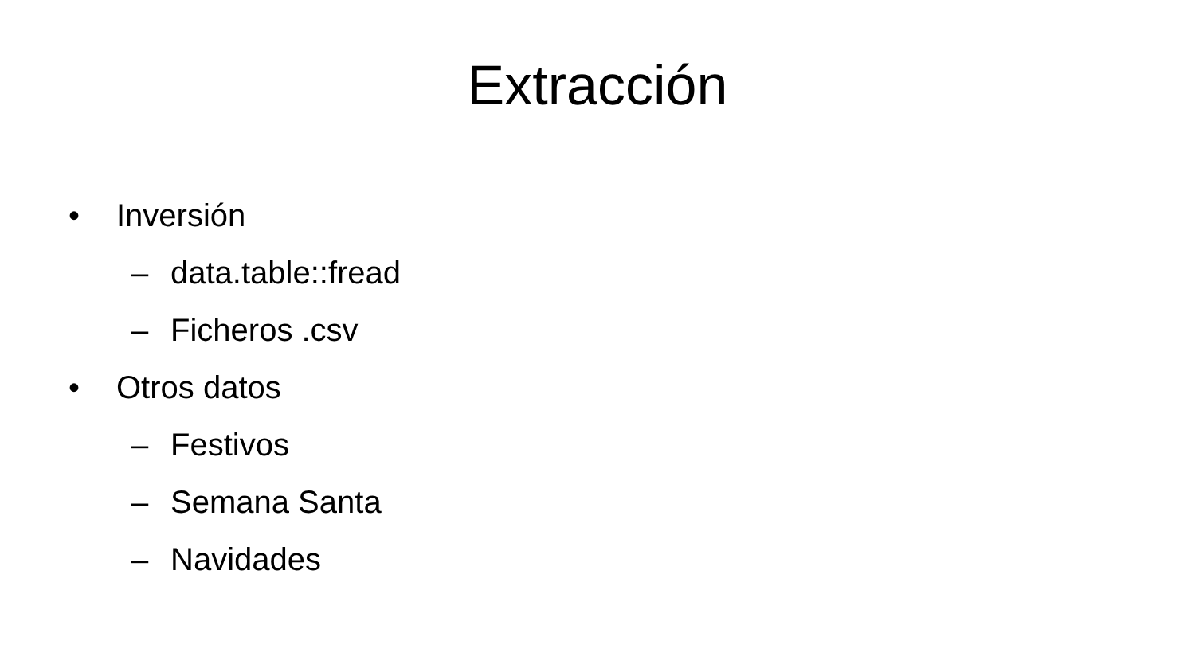Extracción
• Inversión
– data.table::fread
– Ficheros .csv
• Otros datos
– Festivos
– Semana Santa
– Navidades